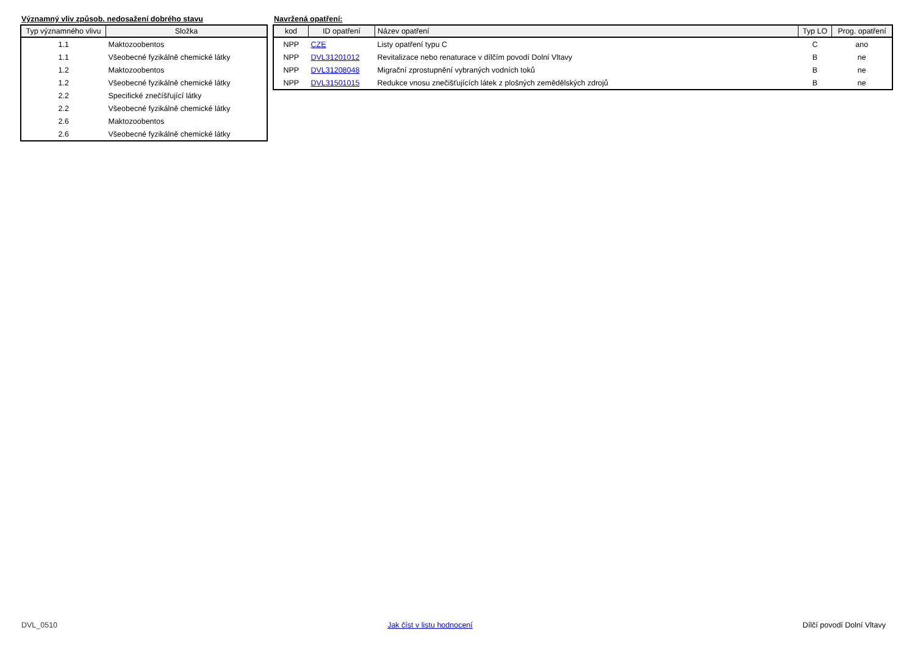Významný vliv způsob. nedosažení dobrého stavu
| Typ významného vlivu | Složka |
| --- | --- |
| 1.1 | Maktozoobentos |
| 1.1 | Všeobecné fyzikálně chemické látky |
| 1.2 | Maktozoobentos |
| 1.2 | Všeobecné fyzikálně chemické látky |
| 2.2 | Specifické znečíšřující látky |
| 2.2 | Všeobecné fyzikálně chemické látky |
| 2.6 | Maktozoobentos |
| 2.6 | Všeobecné fyzikálně chemické látky |
Navržená opatření:
| kod | ID opatření | Název opatření | Typ LO | Prog. opatření |
| --- | --- | --- | --- | --- |
| NPP | CZE | Listy opatření typu C | C | ano |
| NPP | DVL31201012 | Revitalizace nebo renaturace v dílčím povodí Dolní Vltavy | B | ne |
| NPP | DVL31208048 | Migrační zprostupnění vybraných vodních toků | B | ne |
| NPP | DVL31501015 | Redukce vnosu znečišťujících látek z plošných zemědělských zdrojů | B | ne |
DVL_0510 Jak číst v listu hodnocení Dílčí povodí Dolní Vltavy